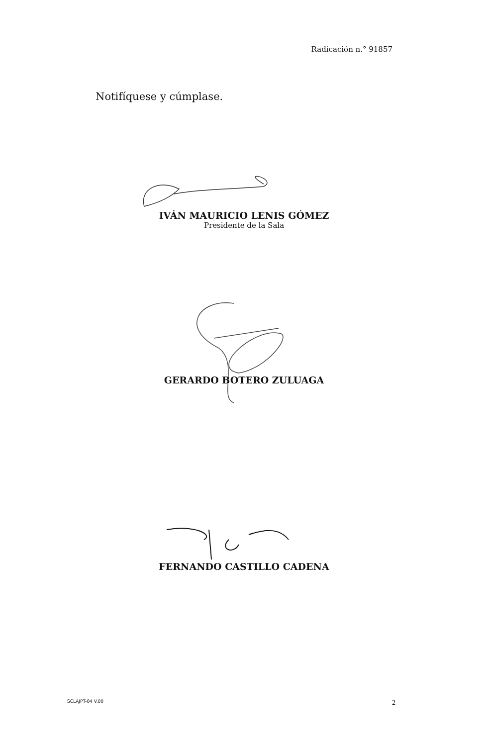Radicación n.° 91857
Notifíquese y cúmplase.
IVÁN MAURICIO LENIS GÓMEZ
Presidente de la Sala
GERARDO BOTERO ZULUAGA
FERNANDO CASTILLO CADENA
SCLAJPT-04 V.00 2